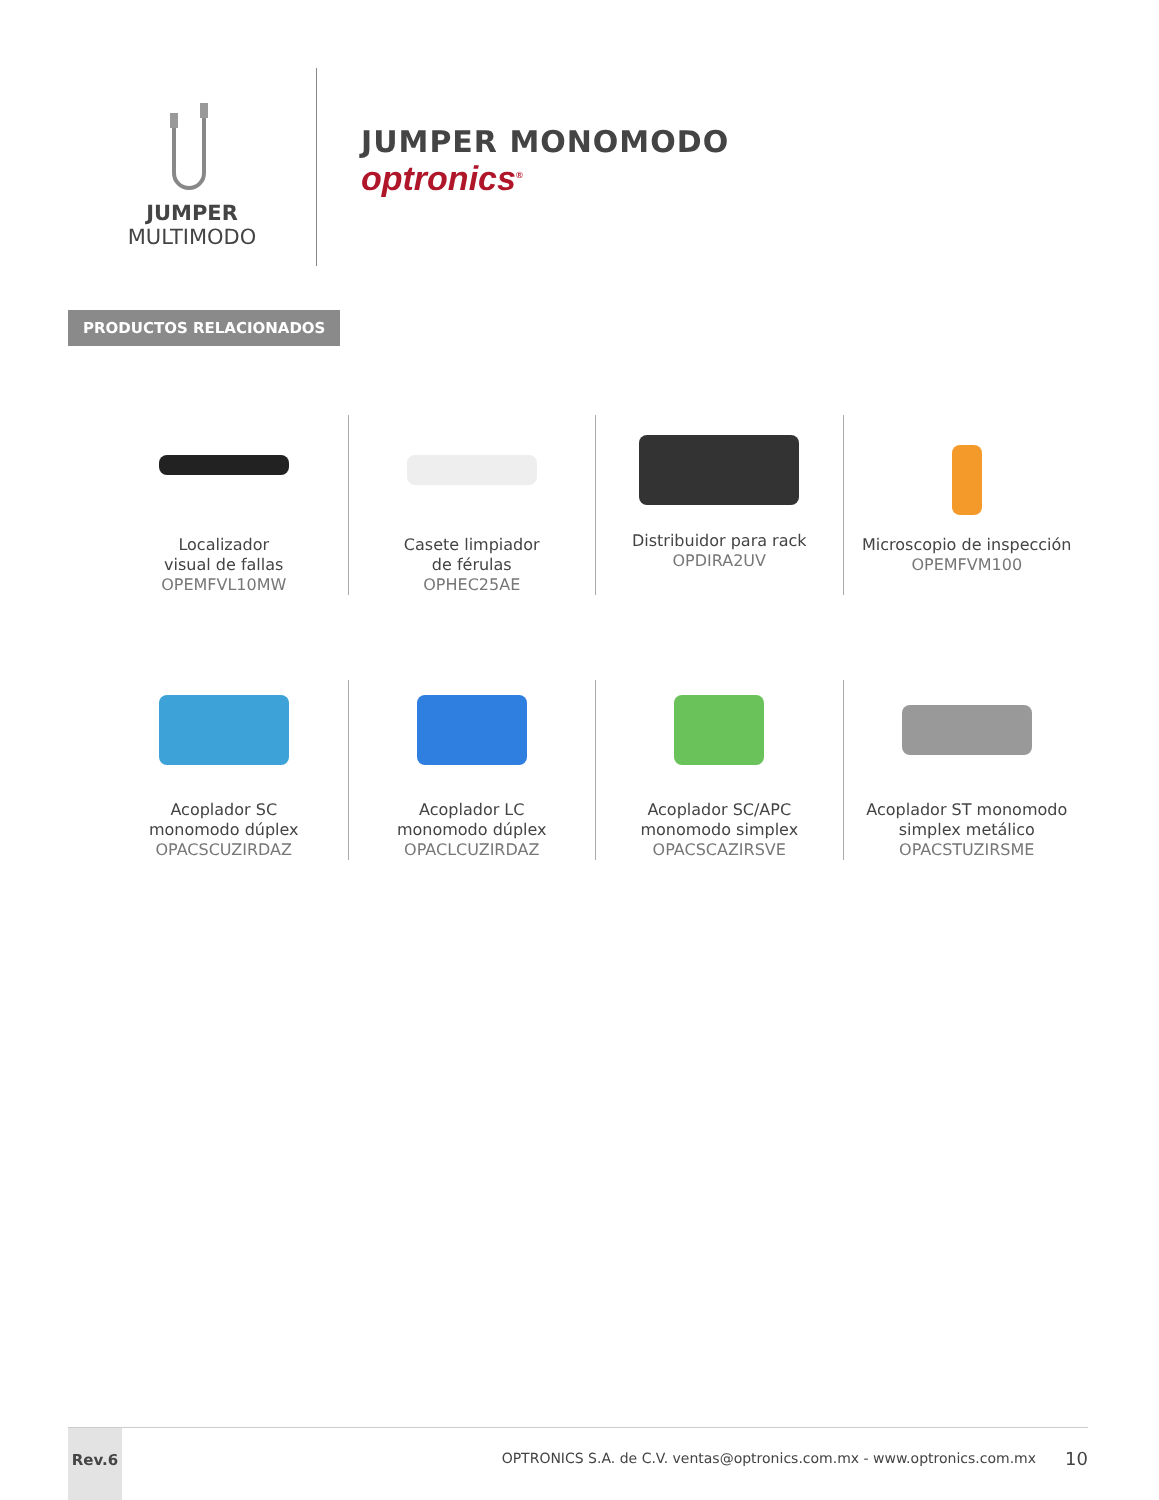JUMPER
MULTIMODO
JUMPER MONOMODO
optronics<sup>®</sup>
PRODUCTOS RELACIONADOS
Localizador
visual de fallas
OPEMFVL10MW
Casete limpiador
de férulas
OPHEC25AE
Distribuidor para rack
OPDIRA2UV
Microscopio de inspección
OPEMFVM100
Acoplador SC
monomodo dúplex
OPACSCUZIRDAZ
Acoplador LC
monomodo dúplex
OPACLCUZIRDAZ
Acoplador SC/APC
monomodo simplex
OPACSCAZIRSVE
Acoplador ST monomodo
simplex metálico
OPACSTUZIRSME
Rev.6
OPTRONICS S.A. de C.V. ventas@optronics.com.mx - www.optronics.com.mx
10